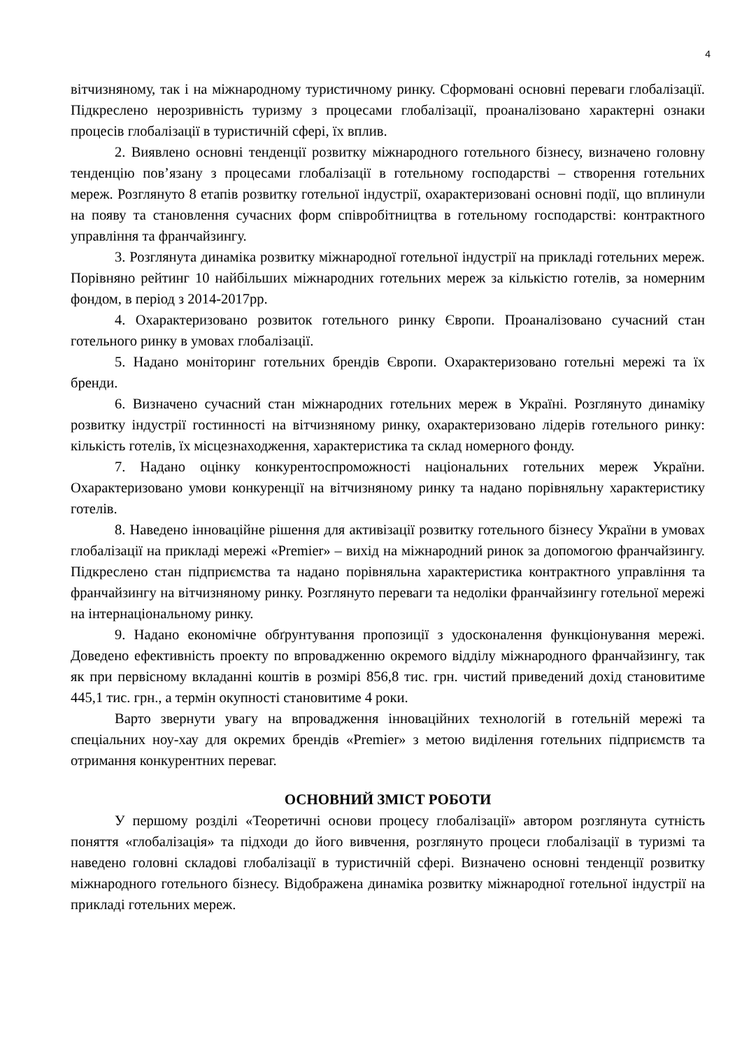4
вітчизняному, так і на міжнародному туристичному ринку. Сформовані основні переваги глобалізації. Підкреслено нерозривність туризму з процесами глобалізації, проаналізовано характерні ознаки процесів глобалізації в туристичній сфері, їх вплив.
2. Виявлено основні тенденції розвитку міжнародного готельного бізнесу, визначено головну тенденцію пов’язану з процесами глобалізації в готельному господарстві – створення готельних мереж. Розглянуто 8 етапів розвитку готельної індустрії, охарактеризовані основні події, що вплинули на появу та становлення сучасних форм співробітництва в готельному господарстві: контрактного управління та франчайзингу.
3. Розглянута динаміка розвитку міжнародної готельної індустрії на прикладі готельних мереж. Порівняно рейтинг 10 найбільших міжнародних готельних мереж за кількістю готелів, за номерним фондом, в період з 2014-2017рр.
4. Охарактеризовано розвиток готельного ринку Європи. Проаналізовано сучасний стан готельного ринку в умовах глобалізації.
5. Надано моніторинг готельних брендів Європи. Охарактеризовано готельні мережі та їх бренди.
6. Визначено сучасний стан міжнародних готельних мереж в Україні. Розглянуто динаміку розвитку індустрії гостинності на вітчизняному ринку, охарактеризовано лідерів готельного ринку: кількість готелів, їх місцезнаходження, характеристика та склад номерного фонду.
7. Надано оцінку конкурентоспроможності національних готельних мереж України. Охарактеризовано умови конкуренції на вітчизняному ринку та надано порівняльну характеристику готелів.
8. Наведено інноваційне рішення для активізації розвитку готельного бізнесу України в умовах глобалізації на прикладі мережі «Premier» – вихід на міжнародний ринок за допомогою франчайзингу. Підкреслено стан підприємства та надано порівняльна характеристика контрактного управління та франчайзингу на вітчизняному ринку. Розглянуто переваги та недоліки франчайзингу готельної мережі на інтернаціональному ринку.
9. Надано економічне обґрунтування пропозиції з удосконалення функціонування мережі. Доведено ефективність проекту по впровадженню окремого відділу міжнародного франчайзингу, так як при первісному вкладанні коштів в розмірі 856,8 тис. грн. чистий приведений дохід становитиме 445,1 тис. грн., а термін окупності становитиме 4 роки.
Варто звернути увагу на впровадження інноваційних технологій в готельній мережі та спеціальних ноу-хау для окремих брендів «Premier» з метою виділення готельних підприємств та отримання конкурентних переваг.
ОСНОВНИЙ ЗМІСТ РОБОТИ
У першому розділі «Теоретичні основи процесу глобалізації» автором розглянута сутність поняття «глобалізація» та підходи до його вивчення, розглянуто процеси глобалізації в туризмі та наведено головні складові глобалізації в туристичній сфері. Визначено основні тенденції розвитку міжнародного готельного бізнесу. Відображена динаміка розвитку міжнародної готельної індустрії на прикладі готельних мереж.